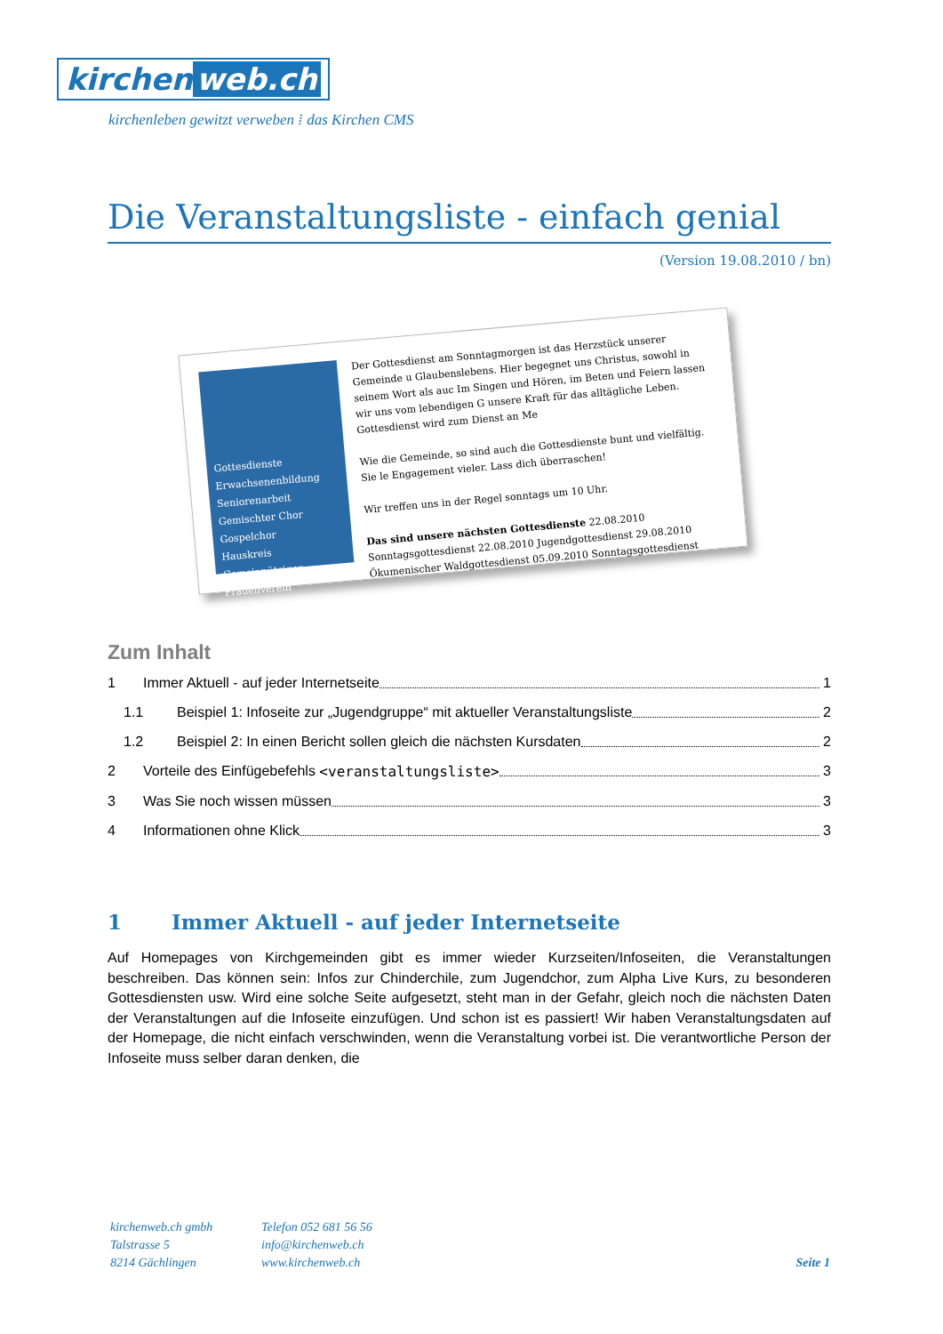kirchen web.ch
kirchenleben gewitzt verweben ⁞ das Kirchen CMS
Die Veranstaltungsliste - einfach genial
(Version 19.08.2010 / bn)
Gottesdienste
Erwachsenenbildung
Seniorenarbeit
Gemischter Chor
Gospelchor
Hauskreis
Gemeinnütziger Frauenverein
Der Gottesdienst am Sonntagmorgen ist das Herzstück unserer Gemeinde u Glaubenslebens. Hier begegnet uns Christus, sowohl in seinem Wort als auc Im Singen und Hören, im Beten und Feiern lassen wir uns vom lebendigen G unsere Kraft für das alltägliche Leben. Gottesdienst wird zum Dienst an Me
Wie die Gemeinde, so sind auch die Gottesdienste bunt und vielfältig. Sie le Engagement vieler. Lass dich überraschen!
Wir treffen uns in der Regel sonntags um 10 Uhr.
Das sind unsere nächsten Gottesdienste 22.08.2010 Sonntagsgottesdienst 22.08.2010 Jugendgottesdienst 29.08.2010 Ökumenischer Waldgottesdienst 05.09.2010 Sonntagsgottesdienst
Zum Inhalt
1 Immer Aktuell - auf jeder Internetseite 1
1.1 Beispiel 1: Infoseite zur „Jugendgruppe“ mit aktueller Veranstaltungsliste 2
1.2 Beispiel 2: In einen Bericht sollen gleich die nächsten Kursdaten 2
2 Vorteile des Einfügebefehls <veranstaltungsliste> 3
3 Was Sie noch wissen müssen 3
4 Informationen ohne Klick 3
1 Immer Aktuell - auf jeder Internetseite
Auf Homepages von Kirchgemeinden gibt es immer wieder Kurzseiten/Infoseiten, die Veranstaltungen beschreiben. Das können sein: Infos zur Chinderchile, zum Jugendchor, zum Alpha Live Kurs, zu besonderen Gottesdiensten usw. Wird eine solche Seite aufgesetzt, steht man in der Gefahr, gleich noch die nächsten Daten der Veranstaltungen auf die Infoseite einzufügen. Und schon ist es passiert! Wir haben Veranstaltungsdaten auf der Homepage, die nicht einfach verschwinden, wenn die Veranstaltung vorbei ist. Die verantwortliche Person der Infoseite muss selber daran denken, die
kirchenweb.ch gmbh
Talstrasse 5
8214 Gächlingen
Telefon 052 681 56 56
info@kirchenweb.ch
www.kirchenweb.ch
Seite 1